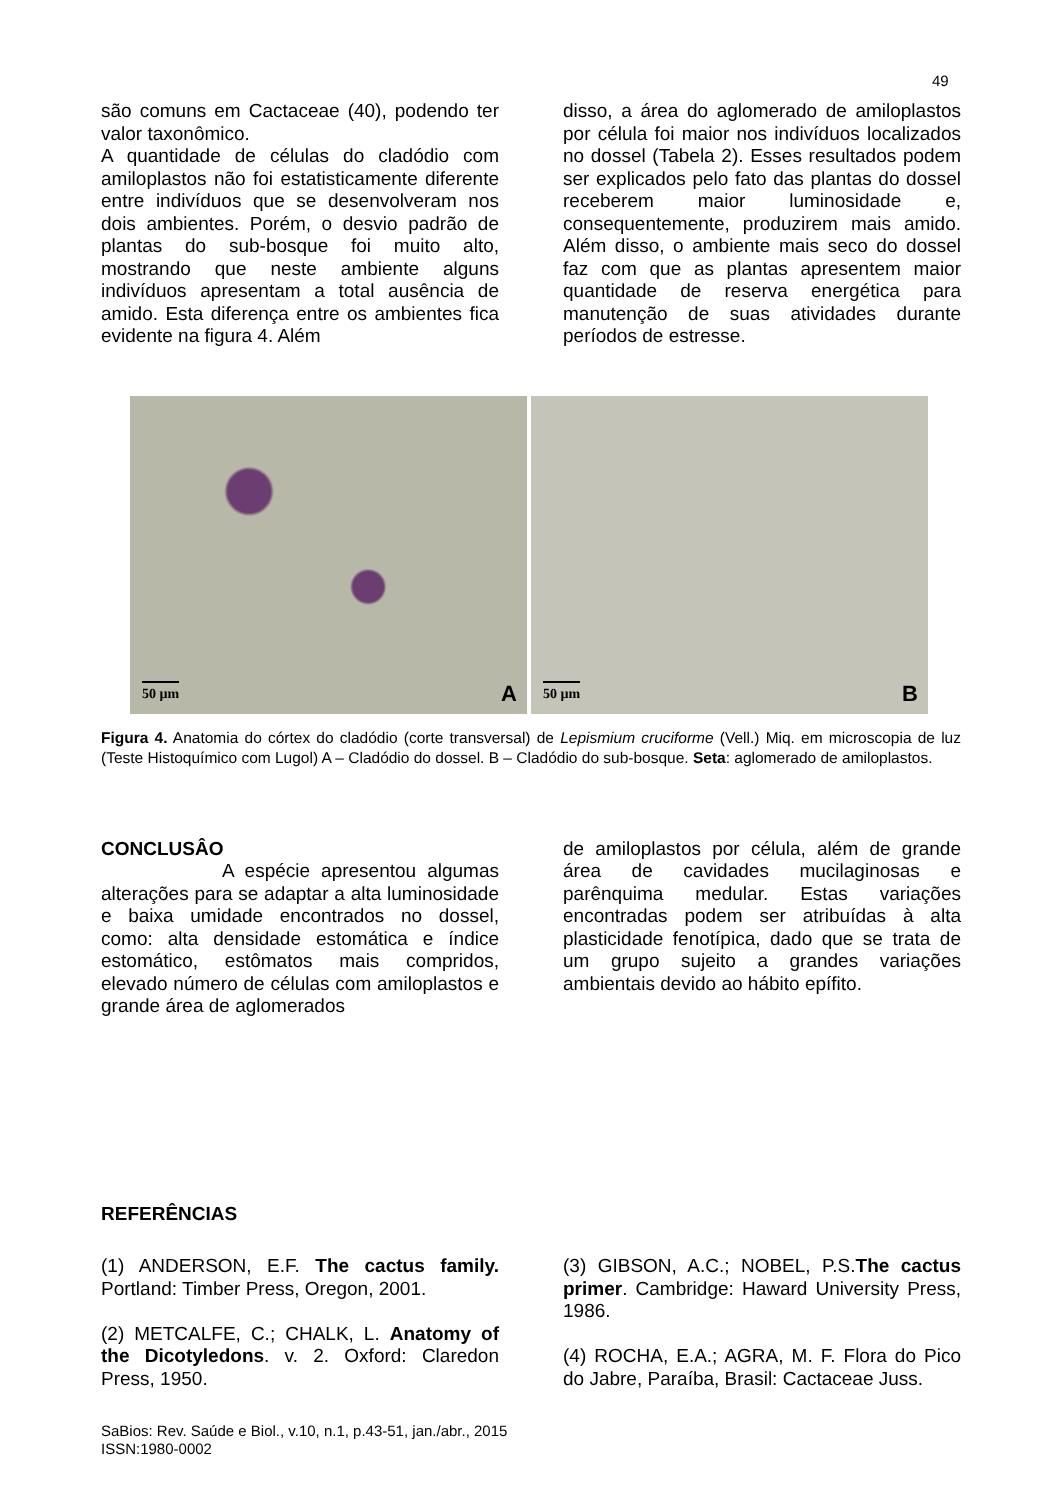49
são comuns em Cactaceae (40), podendo ter valor taxonômico.
A quantidade de células do cladódio com amiloplastos não foi estatisticamente diferente entre indivíduos que se desenvolveram nos dois ambientes. Porém, o desvio padrão de plantas do sub-bosque foi muito alto, mostrando que neste ambiente alguns indivíduos apresentam a total ausência de amido. Esta diferença entre os ambientes fica evidente na figura 4. Além
disso, a área do aglomerado de amiloplastos por célula foi maior nos indivíduos localizados no dossel (Tabela 2). Esses resultados podem ser explicados pelo fato das plantas do dossel receberem maior luminosidade e, consequentemente, produzirem mais amido. Além disso, o ambiente mais seco do dossel faz com que as plantas apresentem maior quantidade de reserva energética para manutenção de suas atividades durante períodos de estresse.
50 µm A
50 µm B
Figura 4. Anatomia do córtex do cladódio (corte transversal) de Lepismium cruciforme (Vell.) Miq. em microscopia de luz (Teste Histoquímico com Lugol) A – Cladódio do dossel. B – Cladódio do sub-bosque. Seta: aglomerado de amiloplastos.
CONCLUSÂO
A espécie apresentou algumas alterações para se adaptar a alta luminosidade e baixa umidade encontrados no dossel, como: alta densidade estomática e índice estomático, estômatos mais compridos, elevado número de células com amiloplastos e grande área de aglomerados
de amiloplastos por célula, além de grande área de cavidades mucilaginosas e parênquima medular. Estas variações encontradas podem ser atribuídas à alta plasticidade fenotípica, dado que se trata de um grupo sujeito a grandes variações ambientais devido ao hábito epífito.
REFERÊNCIAS
(1) ANDERSON, E.F. The cactus family. Portland: Timber Press, Oregon, 2001.
(2) METCALFE, C.; CHALK, L. Anatomy of the Dicotyledons. v. 2. Oxford: Claredon Press, 1950.
(3) GIBSON, A.C.; NOBEL, P.S.The cactus primer. Cambridge: Haward University Press, 1986.
(4) ROCHA, E.A.; AGRA, M. F. Flora do Pico do Jabre, Paraíba, Brasil: Cactaceae Juss.
SaBios: Rev. Saúde e Biol., v.10, n.1, p.43-51, jan./abr., 2015
ISSN:1980-0002